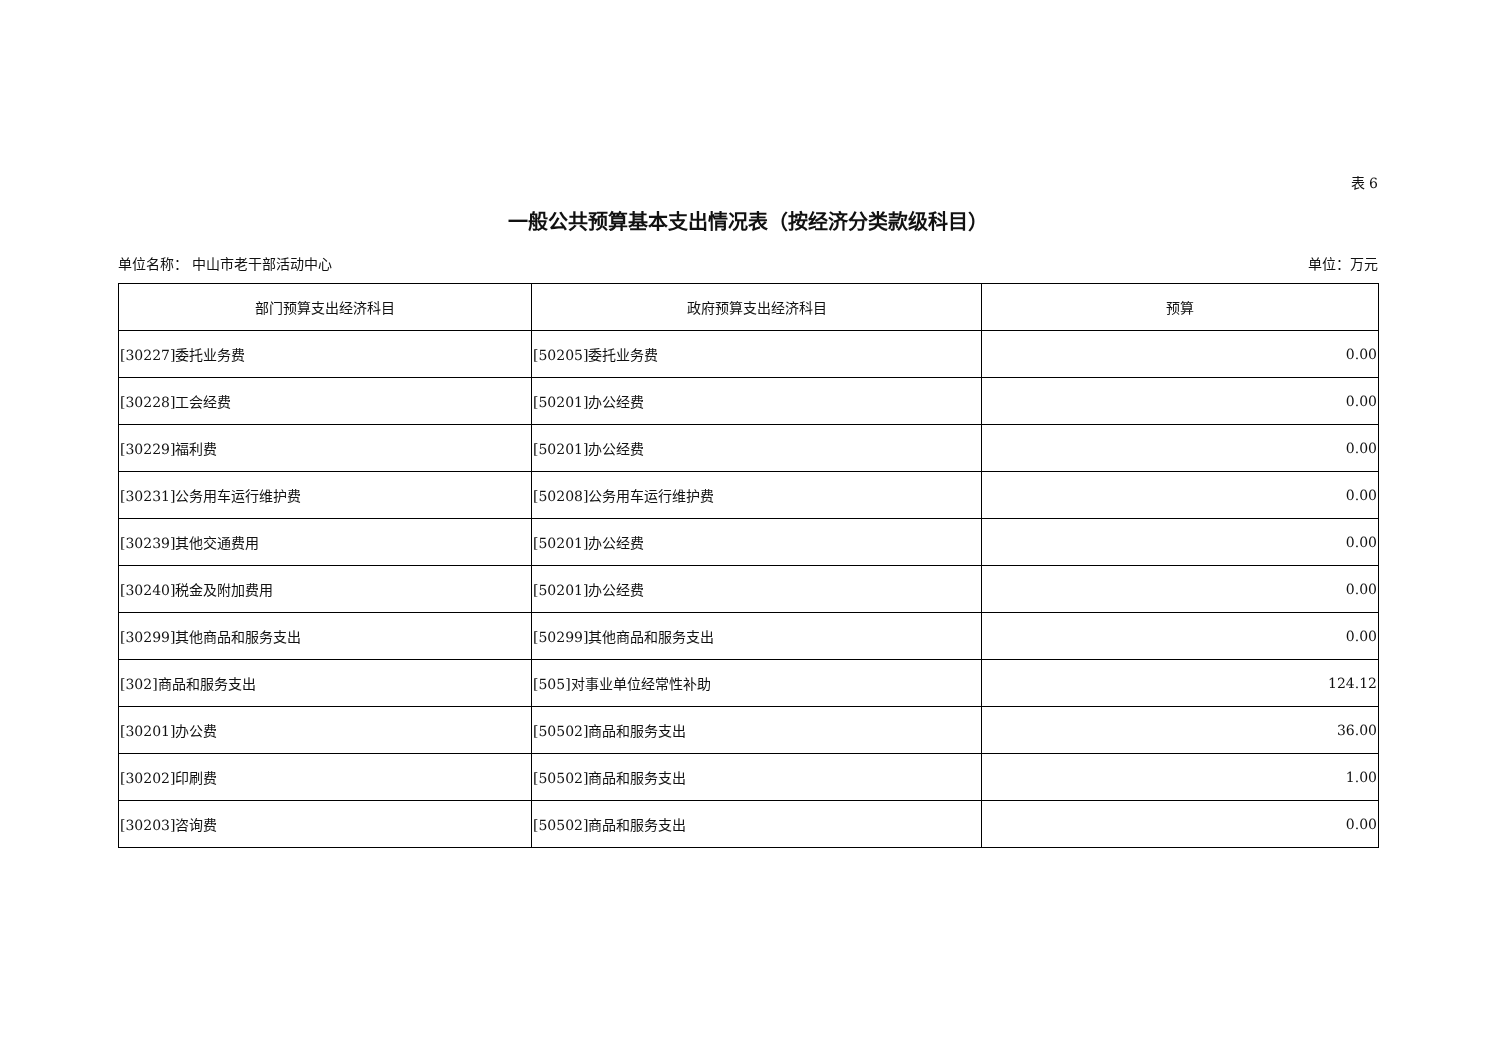表 6
一般公共预算基本支出情况表（按经济分类款级科目）
单位名称： 中山市老干部活动中心 单位：万元
| 部门预算支出经济科目 | 政府预算支出经济科目 | 预算 |
| --- | --- | --- |
| [30227]委托业务费 | [50205]委托业务费 | 0.00 |
| [30228]工会经费 | [50201]办公经费 | 0.00 |
| [30229]福利费 | [50201]办公经费 | 0.00 |
| [30231]公务用车运行维护费 | [50208]公务用车运行维护费 | 0.00 |
| [30239]其他交通费用 | [50201]办公经费 | 0.00 |
| [30240]税金及附加费用 | [50201]办公经费 | 0.00 |
| [30299]其他商品和服务支出 | [50299]其他商品和服务支出 | 0.00 |
| [302]商品和服务支出 | [505]对事业单位经常性补助 | 124.12 |
| [30201]办公费 | [50502]商品和服务支出 | 36.00 |
| [30202]印刷费 | [50502]商品和服务支出 | 1.00 |
| [30203]咨询费 | [50502]商品和服务支出 | 0.00 |